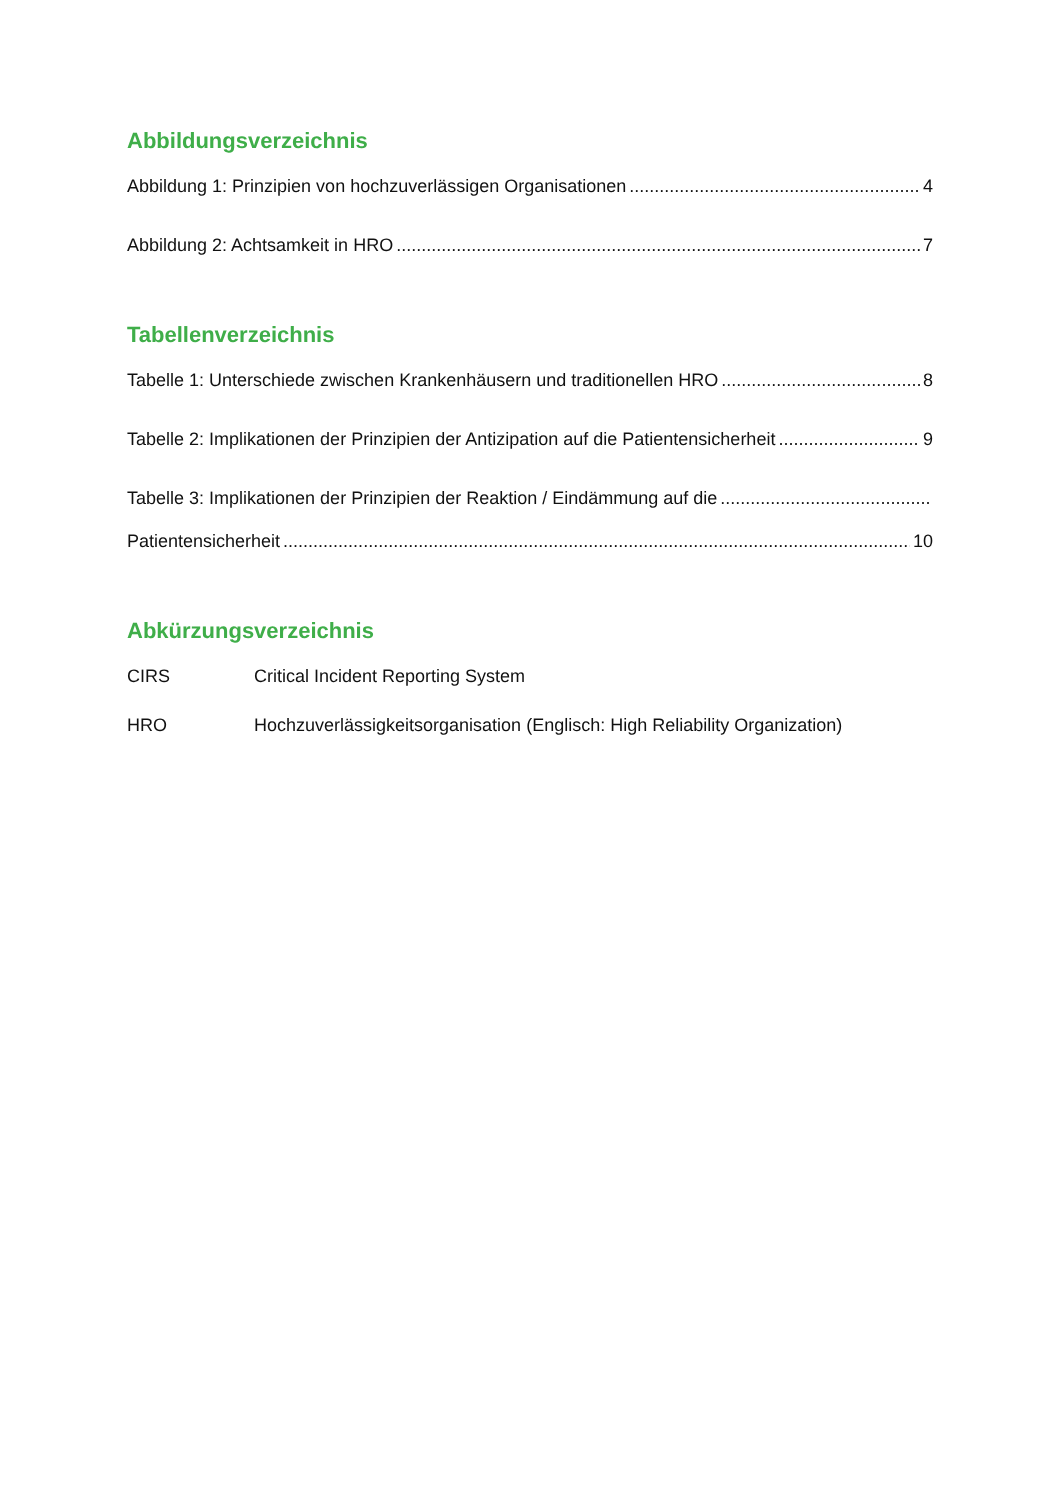Abbildungsverzeichnis
Abbildung 1: Prinzipien von hochzuverlässigen Organisationen 4
Abbildung 2: Achtsamkeit in HRO 7
Tabellenverzeichnis
Tabelle 1: Unterschiede zwischen Krankenhäusern und traditionellen HRO 8
Tabelle 2: Implikationen der Prinzipien der Antizipation auf die Patientensicherheit 9
Tabelle 3: Implikationen der Prinzipien der Reaktion / Eindämmung auf die
Patientensicherheit 10
Abkürzungsverzeichnis
CIRS Critical Incident Reporting System
HRO Hochzuverlässigkeitsorganisation (Englisch: High Reliability Organization)